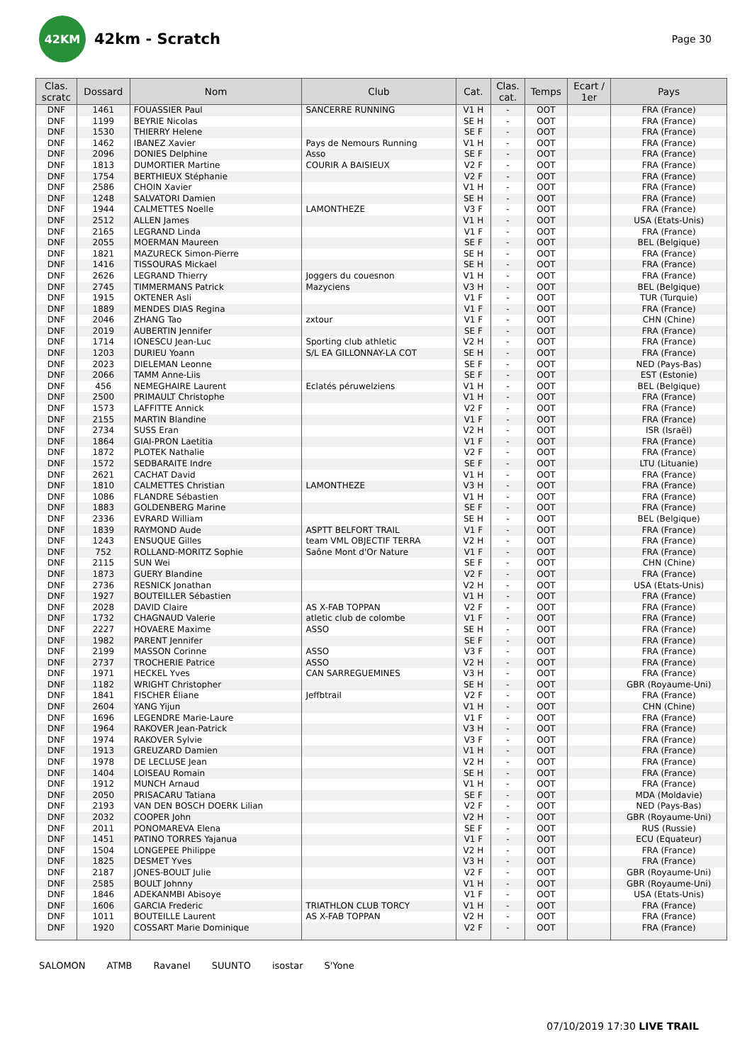42KM
42km - Scratch
Page 30
| Clas. scratc | Dossard | Nom | Club | Cat. | Clas. cat. | Temps | Ecart / 1er | Pays |
| --- | --- | --- | --- | --- | --- | --- | --- | --- |
| DNF | 1461 | FOUASSIER Paul | SANCERRE RUNNING | V1 H | - | OOT | | FRA (France) |
| DNF | 1199 | BEYRIE Nicolas | | SE H | - | OOT | | FRA (France) |
| DNF | 1530 | THIERRY Helene | | SE F | - | OOT | | FRA (France) |
| DNF | 1462 | IBANEZ Xavier | Pays de Nemours Running | V1 H | - | OOT | | FRA (France) |
| DNF | 2096 | DONIES Delphine | Asso | SE F | - | OOT | | FRA (France) |
| DNF | 1813 | DUMORTIER Martine | COURIR A BAISIEUX | V2 F | - | OOT | | FRA (France) |
| DNF | 1754 | BERTHIEUX Stéphanie | | V2 F | - | OOT | | FRA (France) |
| DNF | 2586 | CHOIN Xavier | | V1 H | - | OOT | | FRA (France) |
| DNF | 1248 | SALVATORI Damien | | SE H | - | OOT | | FRA (France) |
| DNF | 1944 | CALMETTES Noelle | LAMONTHEZE | V3 F | - | OOT | | FRA (France) |
| DNF | 2512 | ALLEN James | | V1 H | - | OOT | | USA (Etats-Unis) |
| DNF | 2165 | LEGRAND Linda | | V1 F | - | OOT | | FRA (France) |
| DNF | 2055 | MOERMAN Maureen | | SE F | - | OOT | | BEL (Belgique) |
| DNF | 1821 | MAZURECK Simon-Pierre | | SE H | - | OOT | | FRA (France) |
| DNF | 1416 | TISSOURAS Mickael | | SE H | - | OOT | | FRA (France) |
| DNF | 2626 | LEGRAND Thierry | Joggers du couesnon | V1 H | - | OOT | | FRA (France) |
| DNF | 2745 | TIMMERMANS Patrick | Mazyciens | V3 H | - | OOT | | BEL (Belgique) |
| DNF | 1915 | OKTENER Asli | | V1 F | - | OOT | | TUR (Turquie) |
| DNF | 1889 | MENDES DIAS Regina | | V1 F | - | OOT | | FRA (France) |
| DNF | 2046 | ZHANG Tao | zxtour | V1 F | - | OOT | | CHN (Chine) |
| DNF | 2019 | AUBERTIN Jennifer | | SE F | - | OOT | | FRA (France) |
| DNF | 1714 | IONESCU Jean-Luc | Sporting club athletic | V2 H | - | OOT | | FRA (France) |
| DNF | 1203 | DURIEU Yoann | S/L EA GILLONNAY-LA COT | SE H | - | OOT | | FRA (France) |
| DNF | 2023 | DIELEMAN Leonne | | SE F | - | OOT | | NED (Pays-Bas) |
| DNF | 2066 | TAMM Anne-Liis | | SE F | - | OOT | | EST (Estonie) |
| DNF | 456 | NEMEGHAIRE Laurent | Eclatés péruwelziens | V1 H | - | OOT | | BEL (Belgique) |
| DNF | 2500 | PRIMAULT Christophe | | V1 H | - | OOT | | FRA (France) |
| DNF | 1573 | LAFFITTE Annick | | V2 F | - | OOT | | FRA (France) |
| DNF | 2155 | MARTIN Blandine | | V1 F | - | OOT | | FRA (France) |
| DNF | 2734 | SUSS Eran | | V2 H | - | OOT | | ISR (Israël) |
| DNF | 1864 | GIAI-PRON Laetitia | | V1 F | - | OOT | | FRA (France) |
| DNF | 1872 | PLOTEK Nathalie | | V2 F | - | OOT | | FRA (France) |
| DNF | 1572 | SEDBARAITE Indre | | SE F | - | OOT | | LTU (Lituanie) |
| DNF | 2621 | CACHAT David | | V1 H | - | OOT | | FRA (France) |
| DNF | 1810 | CALMETTES Christian | LAMONTHEZE | V3 H | - | OOT | | FRA (France) |
| DNF | 1086 | FLANDRE Sébastien | | V1 H | - | OOT | | FRA (France) |
| DNF | 1883 | GOLDENBERG Marine | | SE F | - | OOT | | FRA (France) |
| DNF | 2336 | EVRARD William | | SE H | - | OOT | | BEL (Belgique) |
| DNF | 1839 | RAYMOND Aude | ASPTT BELFORT TRAIL | V1 F | - | OOT | | FRA (France) |
| DNF | 1243 | ENSUQUE Gilles | team VML OBJECTIF TERRA | V2 H | - | OOT | | FRA (France) |
| DNF | 752 | ROLLAND-MORITZ Sophie | Saône Mont d'Or Nature | V1 F | - | OOT | | FRA (France) |
| DNF | 2115 | SUN Wei | | SE F | - | OOT | | CHN (Chine) |
| DNF | 1873 | GUERY Blandine | | V2 F | - | OOT | | FRA (France) |
| DNF | 2736 | RESNICK Jonathan | | V2 H | - | OOT | | USA (Etats-Unis) |
| DNF | 1927 | BOUTEILLER Sébastien | | V1 H | - | OOT | | FRA (France) |
| DNF | 2028 | DAVID Claire | AS X-FAB TOPPAN | V2 F | - | OOT | | FRA (France) |
| DNF | 1732 | CHAGNAUD Valerie | atletic club de colombe | V1 F | - | OOT | | FRA (France) |
| DNF | 2227 | HOVAERE Maxime | ASSO | SE H | - | OOT | | FRA (France) |
| DNF | 1982 | PARENT Jennifer | | SE F | - | OOT | | FRA (France) |
| DNF | 2199 | MASSON Corinne | ASSO | V3 F | - | OOT | | FRA (France) |
| DNF | 2737 | TROCHERIE Patrice | ASSO | V2 H | - | OOT | | FRA (France) |
| DNF | 1971 | HECKEL Yves | CAN SARREGUEMINES | V3 H | - | OOT | | FRA (France) |
| DNF | 1182 | WRIGHT Christopher | | SE H | - | OOT | | GBR (Royaume-Uni) |
| DNF | 1841 | FISCHER Éliane | Jeffbtrail | V2 F | - | OOT | | FRA (France) |
| DNF | 2604 | YANG Yijun | | V1 H | - | OOT | | CHN (Chine) |
| DNF | 1696 | LEGENDRE Marie-Laure | | V1 F | - | OOT | | FRA (France) |
| DNF | 1964 | RAKOVER Jean-Patrick | | V3 H | - | OOT | | FRA (France) |
| DNF | 1974 | RAKOVER Sylvie | | V3 F | - | OOT | | FRA (France) |
| DNF | 1913 | GREUZARD Damien | | V1 H | - | OOT | | FRA (France) |
| DNF | 1978 | DE LECLUSE Jean | | V2 H | - | OOT | | FRA (France) |
| DNF | 1404 | LOISEAU Romain | | SE H | - | OOT | | FRA (France) |
| DNF | 1912 | MUNCH Arnaud | | V1 H | - | OOT | | FRA (France) |
| DNF | 2050 | PRISACARU Tatiana | | SE F | - | OOT | | MDA (Moldavie) |
| DNF | 2193 | VAN DEN BOSCH DOERK Lilian | | V2 F | - | OOT | | NED (Pays-Bas) |
| DNF | 2032 | COOPER John | | V2 H | - | OOT | | GBR (Royaume-Uni) |
| DNF | 2011 | PONOMAREVA Elena | | SE F | - | OOT | | RUS (Russie) |
| DNF | 1451 | PATINO TORRES Yajanua | | V1 F | - | OOT | | ECU (Equateur) |
| DNF | 1504 | LONGEPEE Philippe | | V2 H | - | OOT | | FRA (France) |
| DNF | 1825 | DESMET Yves | | V3 H | - | OOT | | FRA (France) |
| DNF | 2187 | JONES-BOULT Julie | | V2 F | - | OOT | | GBR (Royaume-Uni) |
| DNF | 2585 | BOULT Johnny | | V1 H | - | OOT | | GBR (Royaume-Uni) |
| DNF | 1846 | ADEKANMBI Abisoye | | V1 F | - | OOT | | USA (Etats-Unis) |
| DNF | 1606 | GARCIA Frederic | TRIATHLON CLUB TORCY | V1 H | - | OOT | | FRA (France) |
| DNF | 1011 | BOUTEILLE Laurent | AS X-FAB TOPPAN | V2 H | - | OOT | | FRA (France) |
| DNF | 1920 | COSSART Marie Dominique | | V2 F | - | OOT | | FRA (France) |
SALOMON ATMB Ravanel SUUNTO isostar S'Yone
07/10/2019 17:30 LIVE TRAIL